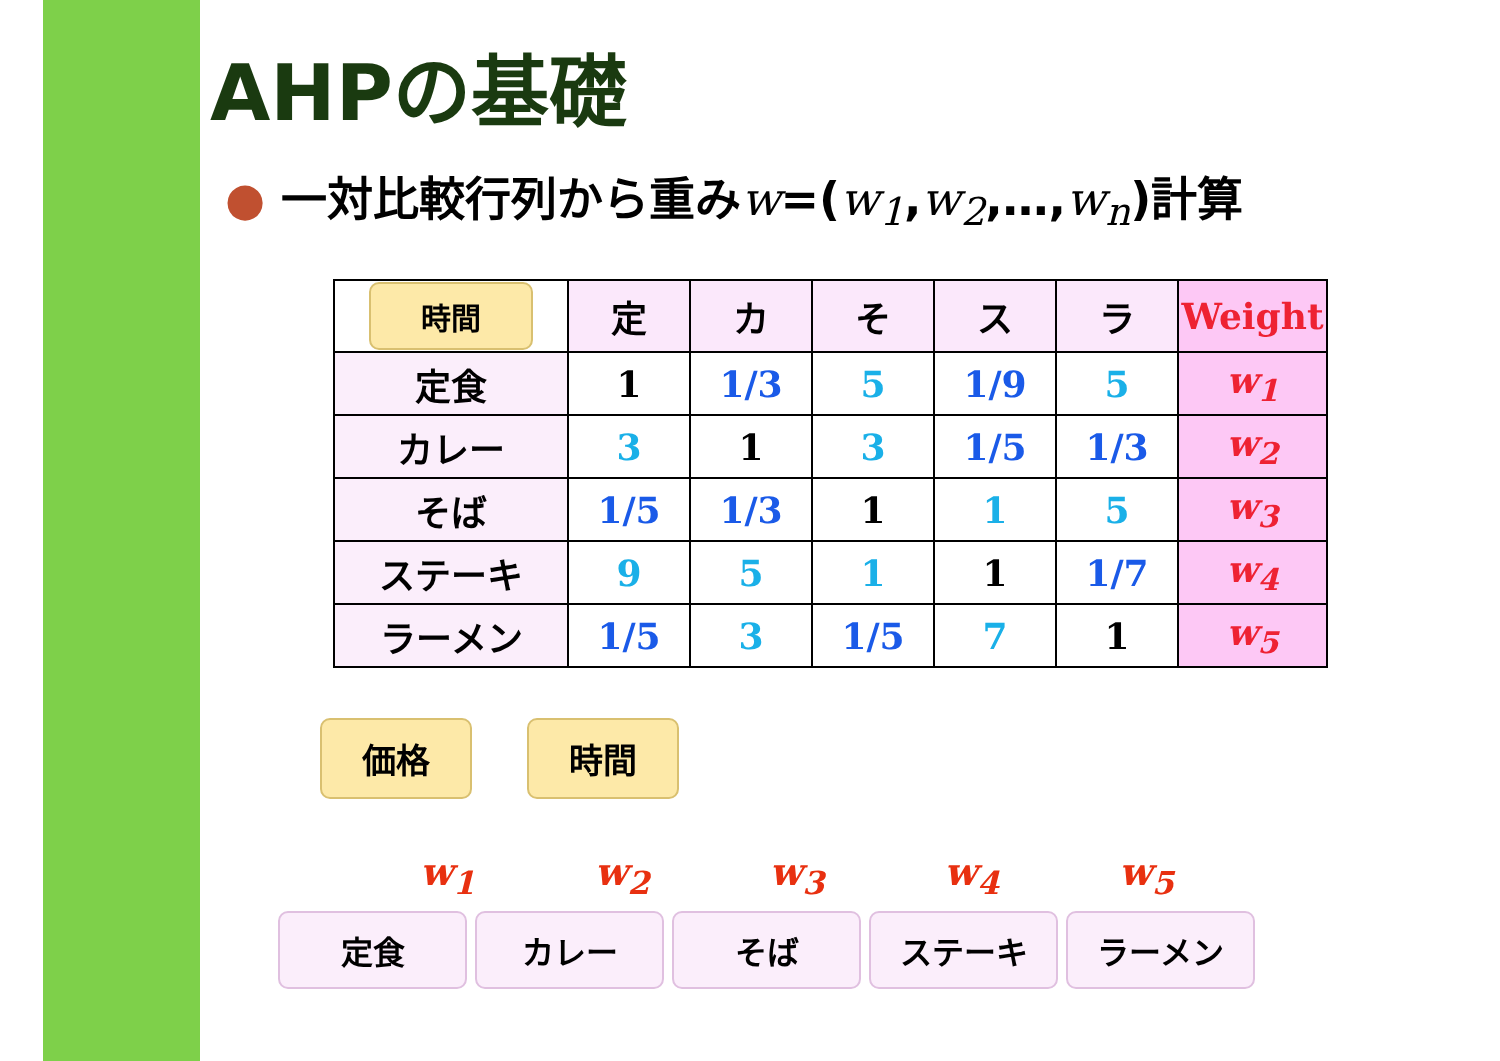AHPの基礎
● 一対比較行列から重みw=(w<sub>1</sub>,w<sub>2</sub>,…,w<sub>n</sub>)計算
| 時間 | 定 | カ | そ | ス | ラ | Weight |
| --- | --- | --- | --- | --- | --- | --- |
| 定食 | 1 | 1/3 | 5 | 1/9 | 5 | w<sub>1</sub> |
| カレー | 3 | 1 | 3 | 1/5 | 1/3 | w<sub>2</sub> |
| そば | 1/5 | 1/3 | 1 | 1 | 5 | w<sub>3</sub> |
| ステーキ | 9 | 5 | 1 | 1 | 1/7 | w<sub>4</sub> |
| ラーメン | 1/5 | 3 | 1/5 | 7 | 1 | w<sub>5</sub> |
価格 時間
w<sub>1</sub> w<sub>2</sub> w<sub>3</sub> w<sub>4</sub> w<sub>5</sub>
定食 カレー そば ステーキ ラーメン